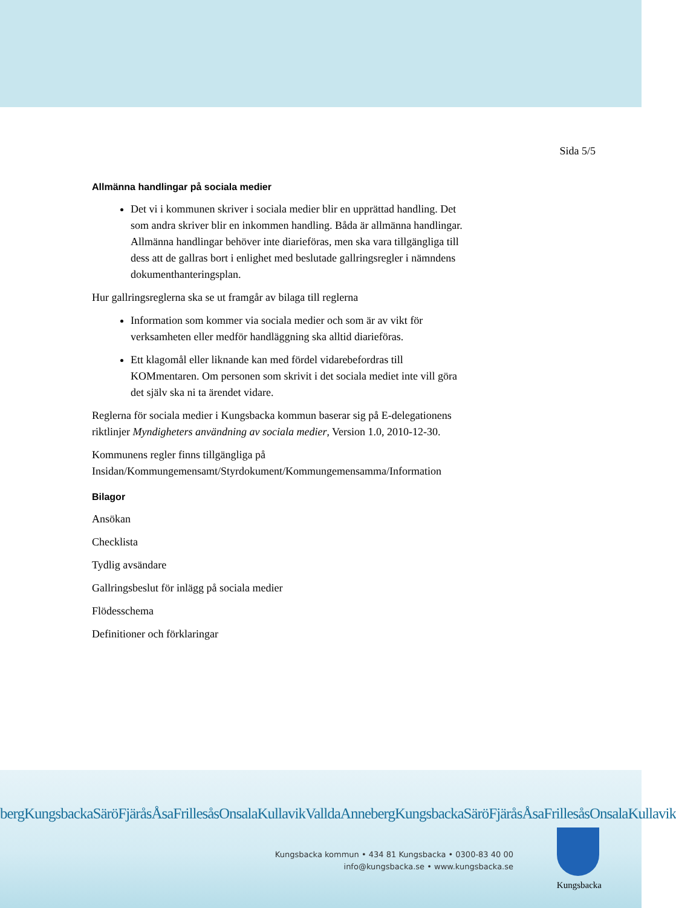Sida 5/5
Allmänna handlingar på sociala medier
Det vi i kommunen skriver i sociala medier blir en upprättad handling. Det som andra skriver blir en inkommen handling. Båda är allmänna handlingar. Allmänna handlingar behöver inte diarieföras, men ska vara tillgängliga till dess att de gallras bort i enlighet med beslutade gallringsregler i nämndens dokumenthanteringsplan.
Hur gallringsreglerna ska se ut framgår av bilaga till reglerna
Information som kommer via sociala medier och som är av vikt för verksamheten eller medför handläggning ska alltid diarieföras.
Ett klagomål eller liknande kan med fördel vidarebefordras till KOMmentaren. Om personen som skrivit i det sociala mediet inte vill göra det själv ska ni ta ärendet vidare.
Reglerna för sociala medier i Kungsbacka kommun baserar sig på E-delegationens riktlinjer Myndigheters användning av sociala medier, Version 1.0, 2010-12-30.
Kommunens regler finns tillgängliga på Insidan/Kommungemensamt/Styrdokument/Kommungemensamma/Information
Bilagor
Ansökan
Checklista
Tydlig avsändare
Gallringsbeslut för inlägg på sociala medier
Flödesschema
Definitioner och förklaringar
bergKungsbackaSäröFjäråsÅsaFrillesåsOnsalaKullavikValldaAnnebergKungsbackaSäröFjäråsÅsaFrillesåsOnsalaKullavik
Kungsbacka kommun • 434 81 Kungsbacka • 0300-83 40 00
info@kungsbacka.se • www.kungsbacka.se
Kungsbacka